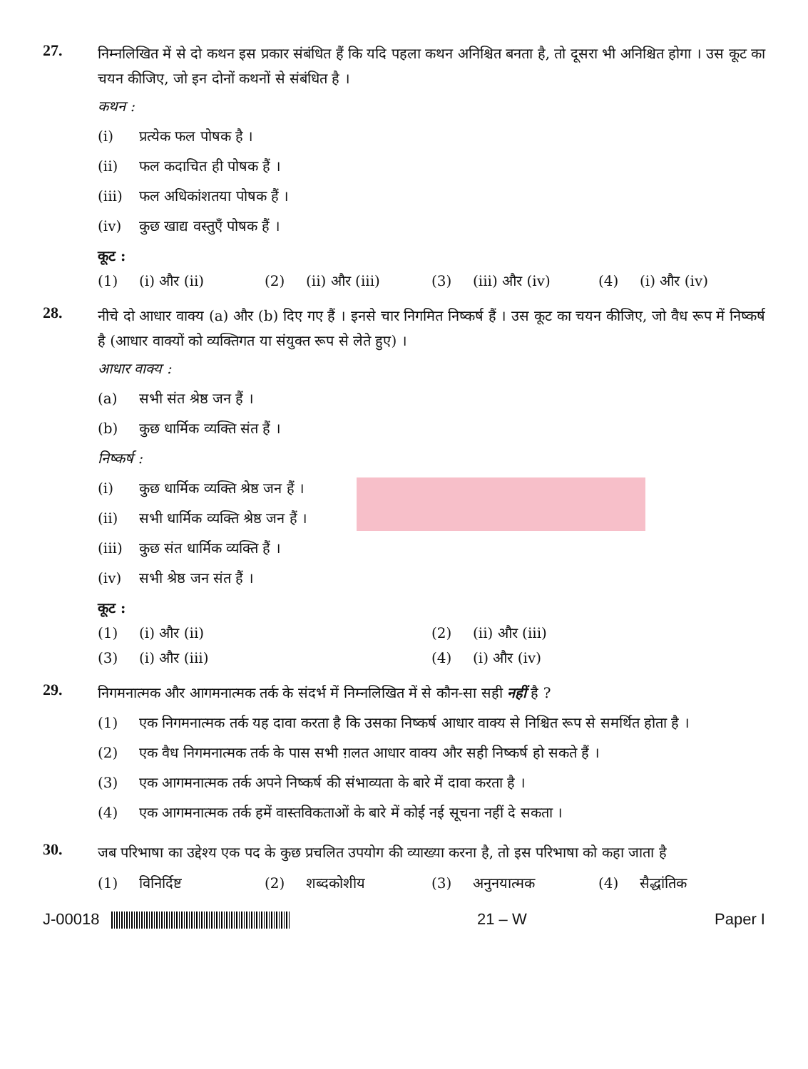27.
निम्नलिखित में से दो कथन इस प्रकार संबंधित हैं कि यदि पहला कथन अनिश्चित बनता है, तो दूसरा भी अनिश्चित होगा । उस कूट का चयन कीजिए, जो इन दोनों कथनों से संबंधित है ।
कथन :
(i) प्रत्येक फल पोषक है ।
(ii) फल कदाचित ही पोषक हैं ।
(iii) फल अधिकांशतया पोषक हैं ।
(iv) कुछ खाद्य वस्तुएँ पोषक हैं ।
कूट :
(1) (i) और (ii) (2) (ii) और (iii) (3) (iii) और (iv) (4) (i) और (iv)
28.
नीचे दो आधार वाक्य (a) और (b) दिए गए हैं । इनसे चार निगमित निष्कर्ष हैं । उस कूट का चयन कीजिए, जो वैध रूप में निष्कर्ष है (आधार वाक्यों को व्यक्तिगत या संयुक्त रूप से लेते हुए) ।
आधार वाक्य :
(a) सभी संत श्रेष्ठ जन हैं ।
(b) कुछ धार्मिक व्यक्ति संत हैं ।
निष्कर्ष :
(i) कुछ धार्मिक व्यक्ति श्रेष्ठ जन हैं ।
(ii) सभी धार्मिक व्यक्ति श्रेष्ठ जन हैं ।
(iii) कुछ संत धार्मिक व्यक्ति हैं ।
(iv) सभी श्रेष्ठ जन संत हैं ।
कूट :
(1) (i) और (ii) (2) (ii) और (iii)
(3) (i) और (iii) (4) (i) और (iv)
29.
निगमनात्मक और आगमनात्मक तर्क के संदर्भ में निम्नलिखित में से कौन-सा सही नहीं है ?
(1) एक निगमनात्मक तर्क यह दावा करता है कि उसका निष्कर्ष आधार वाक्य से निश्चित रूप से समर्थित होता है ।
(2) एक वैध निगमनात्मक तर्क के पास सभी ग़लत आधार वाक्य और सही निष्कर्ष हो सकते हैं ।
(3) एक आगमनात्मक तर्क अपने निष्कर्ष की संभाव्यता के बारे में दावा करता है ।
(4) एक आगमनात्मक तर्क हमें वास्तविकताओं के बारे में कोई नई सूचना नहीं दे सकता ।
30.
जब परिभाषा का उद्देश्य एक पद के कुछ प्रचलित उपयोग की व्याख्या करना है, तो इस परिभाषा को कहा जाता है
(1) विनिर्दिष्ट (2) शब्दकोशीय (3) अनुनयात्मक (4) सैद्धांतिक
J-00018 21 – W Paper I